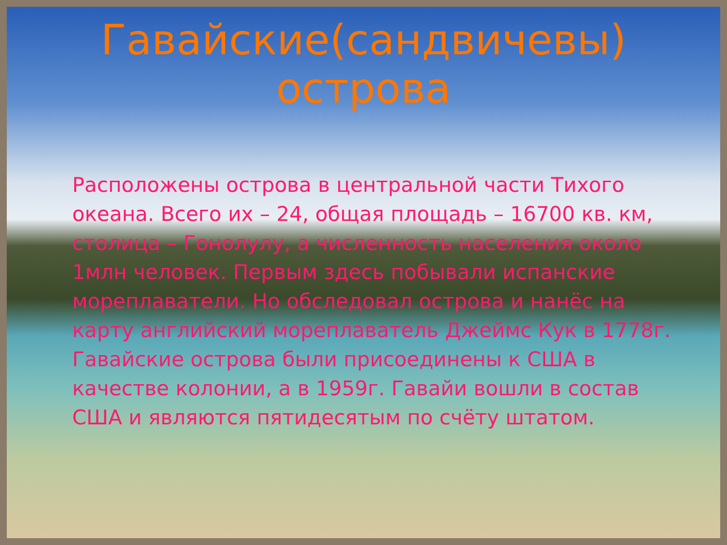Гавайские(сандвичевы)
острова
Расположены острова в центральной части Тихого океана. Всего их – 24, общая площадь – 16700 кв. км, столица – Гонолулу, а численность населения около 1млн человек. Первым здесь побывали испанские мореплаватели. Но обследовал острова и нанёс на карту английский мореплаватель Джеймс Кук в 1778г. Гавайские острова были присоединены к США в качестве колонии, а в 1959г. Гавайи вошли в состав США и являются пятидесятым по счёту штатом.